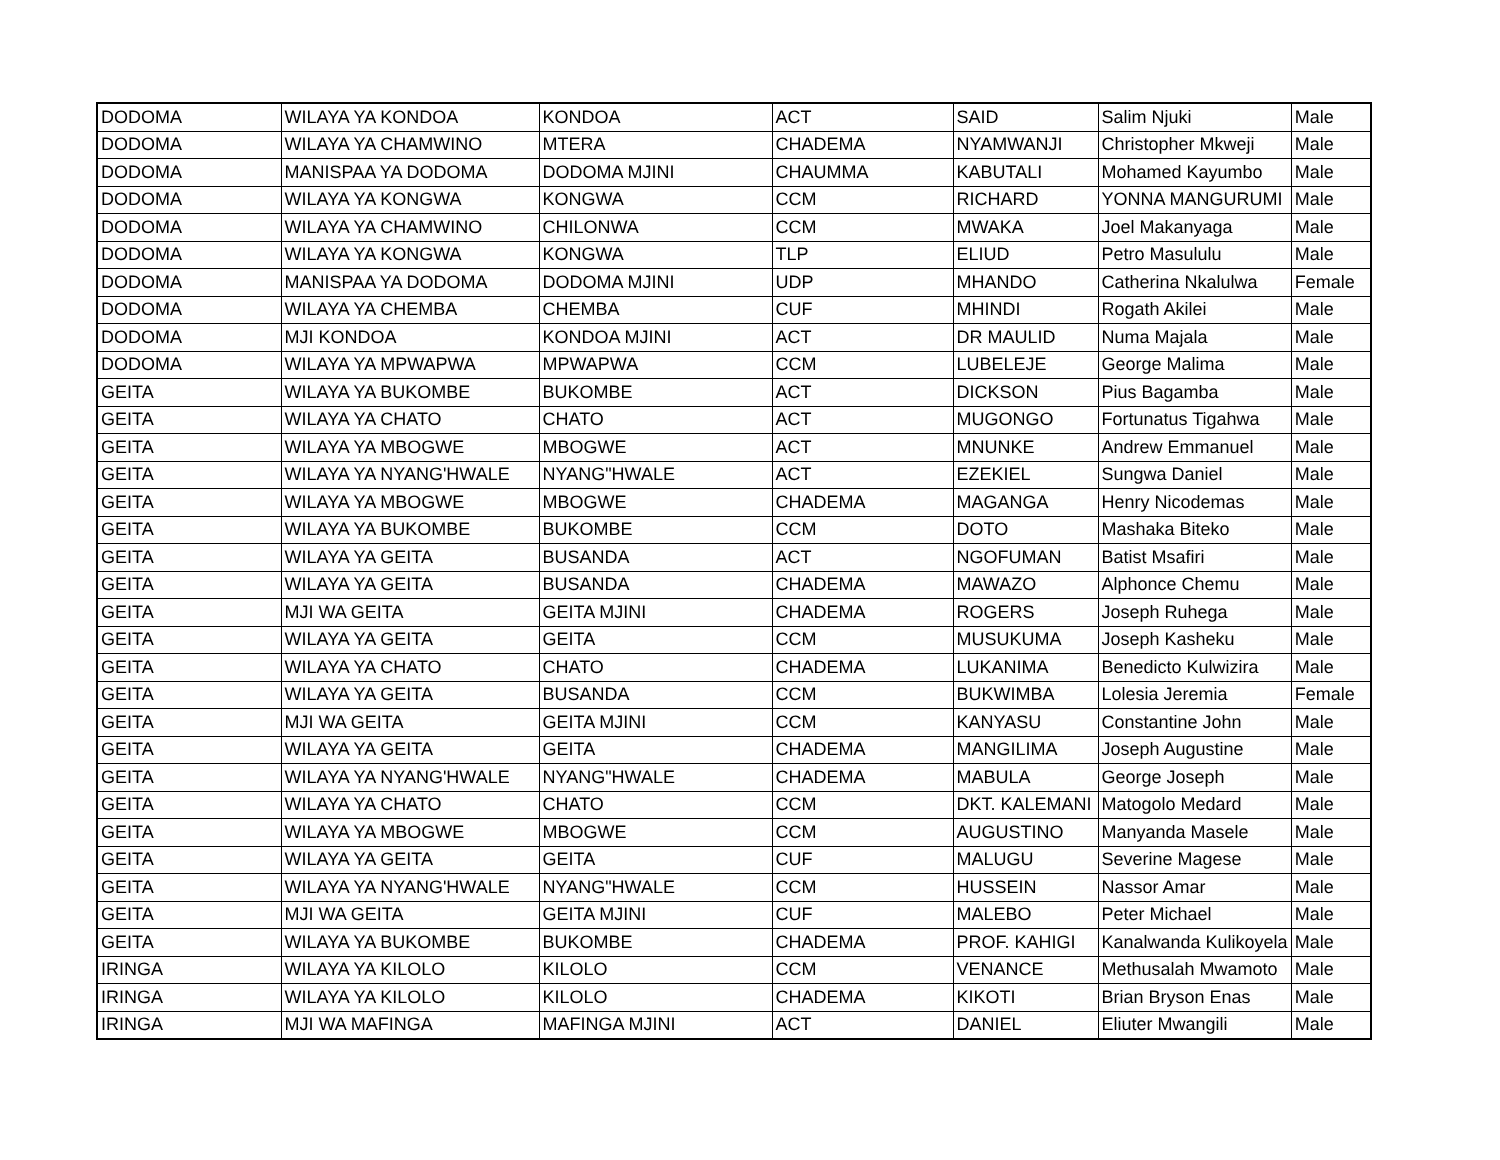| DODOMA | WILAYA YA KONDOA | KONDOA | ACT | SAID | Salim Njuki | Male |
| DODOMA | WILAYA YA CHAMWINO | MTERA | CHADEMA | NYAMWANJI | Christopher Mkweji | Male |
| DODOMA | MANISPAA YA DODOMA | DODOMA MJINI | CHAUMMA | KABUTALI | Mohamed Kayumbo | Male |
| DODOMA | WILAYA YA KONGWA | KONGWA | CCM | RICHARD | YONNA MANGURUMI | Male |
| DODOMA | WILAYA YA CHAMWINO | CHILONWA | CCM | MWAKA | Joel Makanyaga | Male |
| DODOMA | WILAYA YA KONGWA | KONGWA | TLP | ELIUD | Petro Masululu | Male |
| DODOMA | MANISPAA YA DODOMA | DODOMA MJINI | UDP | MHANDO | Catherina Nkalulwa | Female |
| DODOMA | WILAYA YA CHEMBA | CHEMBA | CUF | MHINDI | Rogath Akilei | Male |
| DODOMA | MJI KONDOA | KONDOA MJINI | ACT | DR MAULID | Numa Majala | Male |
| DODOMA | WILAYA YA MPWAPWA | MPWAPWA | CCM | LUBELEJE | George Malima | Male |
| GEITA | WILAYA YA BUKOMBE | BUKOMBE | ACT | DICKSON | Pius Bagamba | Male |
| GEITA | WILAYA YA CHATO | CHATO | ACT | MUGONGO | Fortunatus Tigahwa | Male |
| GEITA | WILAYA YA MBOGWE | MBOGWE | ACT | MNUNKE | Andrew Emmanuel | Male |
| GEITA | WILAYA YA NYANG'HWALE | NYANG"HWALE | ACT | EZEKIEL | Sungwa Daniel | Male |
| GEITA | WILAYA YA MBOGWE | MBOGWE | CHADEMA | MAGANGA | Henry Nicodemas | Male |
| GEITA | WILAYA YA BUKOMBE | BUKOMBE | CCM | DOTO | Mashaka Biteko | Male |
| GEITA | WILAYA YA GEITA | BUSANDA | ACT | NGOFUMAN | Batist Msafiri | Male |
| GEITA | WILAYA YA GEITA | BUSANDA | CHADEMA | MAWAZO | Alphonce Chemu | Male |
| GEITA | MJI WA GEITA | GEITA MJINI | CHADEMA | ROGERS | Joseph Ruhega | Male |
| GEITA | WILAYA YA GEITA | GEITA | CCM | MUSUKUMA | Joseph Kasheku | Male |
| GEITA | WILAYA YA CHATO | CHATO | CHADEMA | LUKANIMA | Benedicto Kulwizira | Male |
| GEITA | WILAYA YA GEITA | BUSANDA | CCM | BUKWIMBA | Lolesia Jeremia | Female |
| GEITA | MJI WA GEITA | GEITA MJINI | CCM | KANYASU | Constantine John | Male |
| GEITA | WILAYA YA GEITA | GEITA | CHADEMA | MANGILIMA | Joseph Augustine | Male |
| GEITA | WILAYA YA NYANG'HWALE | NYANG"HWALE | CHADEMA | MABULA | George Joseph | Male |
| GEITA | WILAYA YA CHATO | CHATO | CCM | DKT. KALEMANI | Matogolo Medard | Male |
| GEITA | WILAYA YA MBOGWE | MBOGWE | CCM | AUGUSTINO | Manyanda Masele | Male |
| GEITA | WILAYA YA GEITA | GEITA | CUF | MALUGU | Severine Magese | Male |
| GEITA | WILAYA YA NYANG'HWALE | NYANG"HWALE | CCM | HUSSEIN | Nassor Amar | Male |
| GEITA | MJI WA GEITA | GEITA MJINI | CUF | MALEBO | Peter Michael | Male |
| GEITA | WILAYA YA BUKOMBE | BUKOMBE | CHADEMA | PROF. KAHIGI | Kanalwanda Kulikoyela | Male |
| IRINGA | WILAYA YA KILOLO | KILOLO | CCM | VENANCE | Methusalah Mwamoto | Male |
| IRINGA | WILAYA YA KILOLO | KILOLO | CHADEMA | KIKOTI | Brian Bryson Enas | Male |
| IRINGA | MJI WA MAFINGA | MAFINGA MJINI | ACT | DANIEL | Eliuter Mwangili | Male |